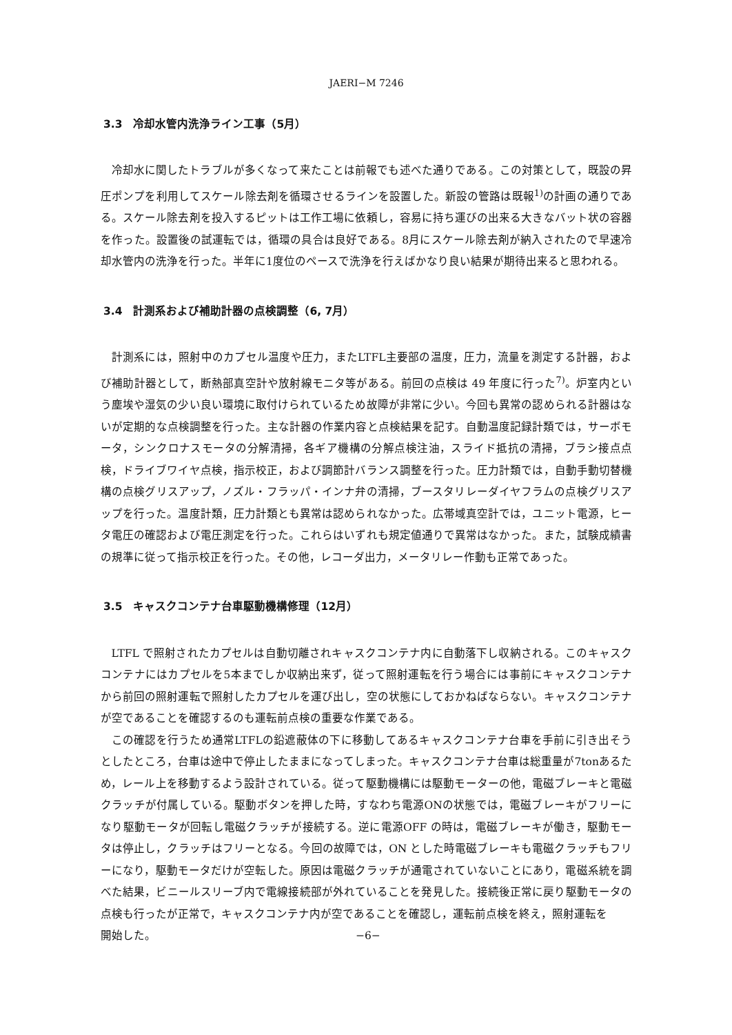JAERI−M 7246
3.3　冷却水管内洗浄ライン工事（5月）
冷却水に関したトラブルが多くなって来たことは前報でも述べた通りである。この対策として，既設の昇圧ポンプを利用してスケール除去剤を循環させるラインを設置した。新設の管路は既報<sup>1)</sup>の計画の通りである。スケール除去剤を投入するピットは工作工場に依頼し，容易に持ち運びの出来る大きなバット状の容器を作った。設置後の試運転では，循環の具合は良好である。8月にスケール除去剤が納入されたので早速冷却水管内の洗浄を行った。半年に1度位のペースで洗浄を行えばかなり良い結果が期待出来ると思われる。
3.4　計測系および補助計器の点検調整（6, 7月）
計測系には，照射中のカプセル温度や圧力，またLTFL主要部の温度，圧力，流量を測定する計器，および補助計器として，断熱部真空計や放射線モニタ等がある。前回の点検は 49 年度に行った<sup>7)</sup>。炉室内という塵埃や湿気の少い良い環境に取付けられているため故障が非常に少い。今回も異常の認められる計器はないが定期的な点検調整を行った。主な計器の作業内容と点検結果を記す。自動温度記録計類では，サーボモータ，シンクロナスモータの分解清掃，各ギア機構の分解点検注油，スライド抵抗の清掃，ブラシ接点点検，ドライブワイヤ点検，指示校正，および調節計バランス調整を行った。圧力計類では，自動手動切替機構の点検グリスアップ，ノズル・フラッパ・インナ弁の清掃，ブースタリレーダイヤフラムの点検グリスアップを行った。温度計類，圧力計類とも異常は認められなかった。広帯域真空計では，ユニット電源，ヒータ電圧の確認および電圧測定を行った。これらはいずれも規定値通りで異常はなかった。また，試験成績書の規準に従って指示校正を行った。その他，レコーダ出力，メータリレー作動も正常であった。
3.5　キャスクコンテナ台車駆動機構修理（12月）
LTFL で照射されたカプセルは自動切離されキャスクコンテナ内に自動落下し収納される。このキャスクコンテナにはカプセルを5本までしか収納出来ず，従って照射運転を行う場合には事前にキャスクコンテナから前回の照射運転で照射したカプセルを運び出し，空の状態にしておかねばならない。キャスクコンテナが空であることを確認するのも運転前点検の重要な作業である。
この確認を行うため通常LTFLの鉛遮蔽体の下に移動してあるキャスクコンテナ台車を手前に引き出そうとしたところ，台車は途中で停止したままになってしまった。キャスクコンテナ台車は総重量が7tonあるため，レール上を移動するよう設計されている。従って駆動機構には駆動モーターの他，電磁ブレーキと電磁クラッチが付属している。駆動ボタンを押した時，すなわち電源ONの状態では，電磁ブレーキがフリーになり駆動モータが回転し電磁クラッチが接続する。逆に電源OFF の時は，電磁ブレーキが働き，駆動モータは停止し，クラッチはフリーとなる。今回の故障では，ON とした時電磁ブレーキも電磁クラッチもフリーになり，駆動モータだけが空転した。原因は電磁クラッチが通電されていないことにあり，電磁系統を調べた結果，ビニールスリーブ内で電線接続部が外れていることを発見した。接続後正常に戻り駆動モータの点検も行ったが正常で，キャスクコンテナ内が空であることを確認し，運転前点検を終え，照射運転を
開始した。 −6−